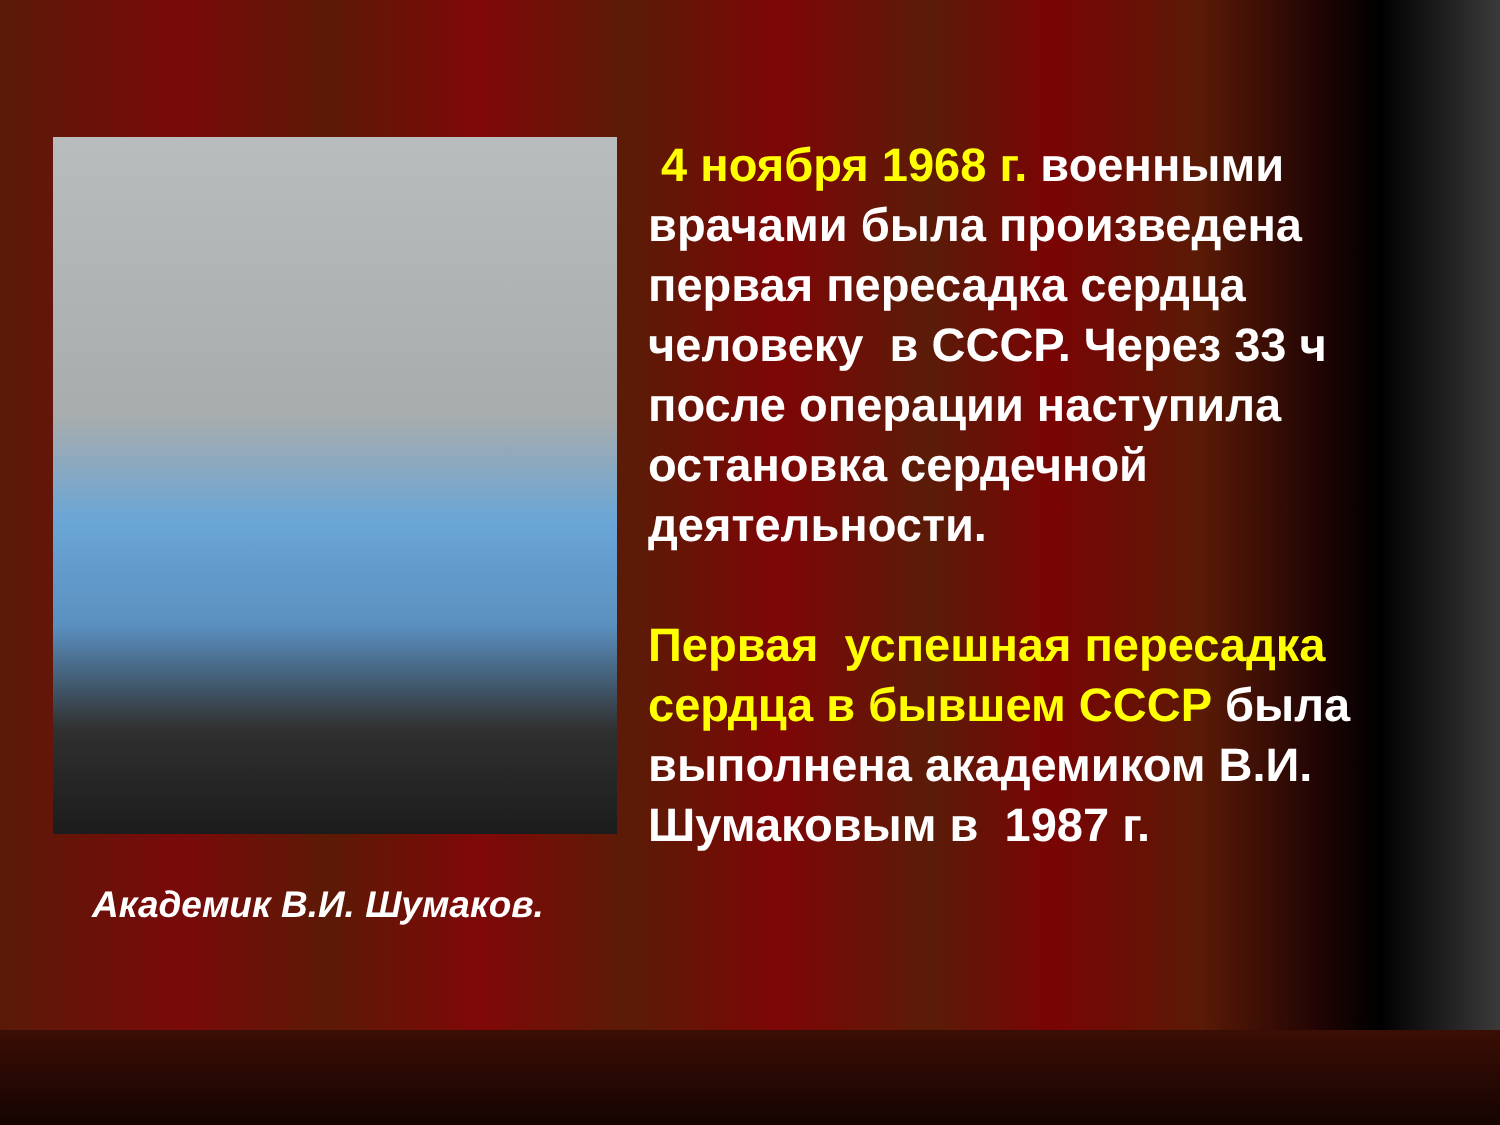Академик В.И. Шумаков.
4 ноября 1968 г. военными врачами была произведена первая пересадка сердца человеку в СССР. Через 33 ч после операции наступила остановка сердечной деятельности.
Первая успешная пересадка сердца в бывшем СССР была выполнена академиком В.И. Шумаковым в 1987 г.